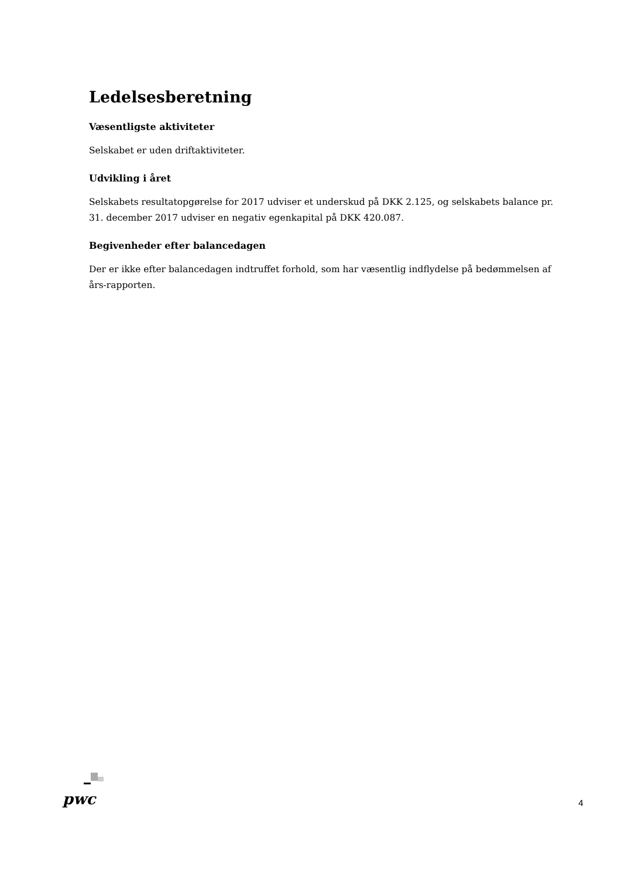Ledelsesberetning
Væsentligste aktiviteter
Selskabet er uden driftaktiviteter.
Udvikling i året
Selskabets resultatopgørelse for 2017 udviser et underskud på DKK 2.125, og selskabets balance pr. 31. december 2017 udviser en negativ egenkapital på DKK 420.087.
Begivenheder efter balancedagen
Der er ikke efter balancedagen indtruffet forhold, som har væsentlig indflydelse på bedømmelsen af års-rapporten.
pwc
4